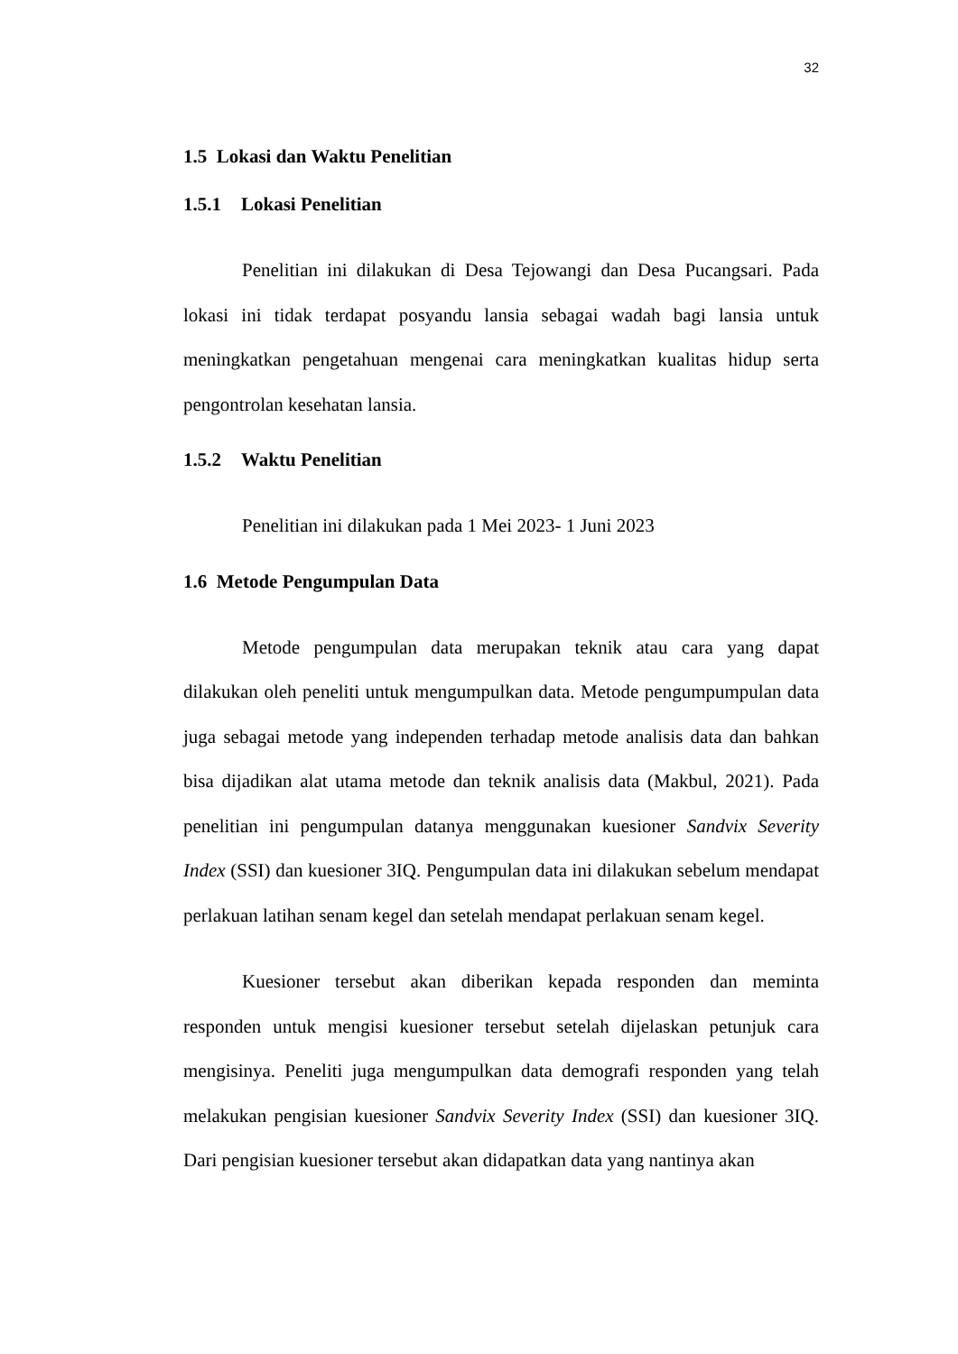32
1.5 Lokasi dan Waktu Penelitian
1.5.1 Lokasi Penelitian
Penelitian ini dilakukan di Desa Tejowangi dan Desa Pucangsari. Pada lokasi ini tidak terdapat posyandu lansia sebagai wadah bagi lansia untuk meningkatkan pengetahuan mengenai cara meningkatkan kualitas hidup serta pengontrolan kesehatan lansia.
1.5.2 Waktu Penelitian
Penelitian ini dilakukan pada 1 Mei 2023- 1 Juni 2023
1.6 Metode Pengumpulan Data
Metode pengumpulan data merupakan teknik atau cara yang dapat dilakukan oleh peneliti untuk mengumpulkan data. Metode pengumpumpulan data juga sebagai metode yang independen terhadap metode analisis data dan bahkan bisa dijadikan alat utama metode dan teknik analisis data (Makbul, 2021). Pada penelitian ini pengumpulan datanya menggunakan kuesioner Sandvix Severity Index (SSI) dan kuesioner 3IQ. Pengumpulan data ini dilakukan sebelum mendapat perlakuan latihan senam kegel dan setelah mendapat perlakuan senam kegel.
Kuesioner tersebut akan diberikan kepada responden dan meminta responden untuk mengisi kuesioner tersebut setelah dijelaskan petunjuk cara mengisinya. Peneliti juga mengumpulkan data demografi responden yang telah melakukan pengisian kuesioner Sandvix Severity Index (SSI) dan kuesioner 3IQ. Dari pengisian kuesioner tersebut akan didapatkan data yang nantinya akan